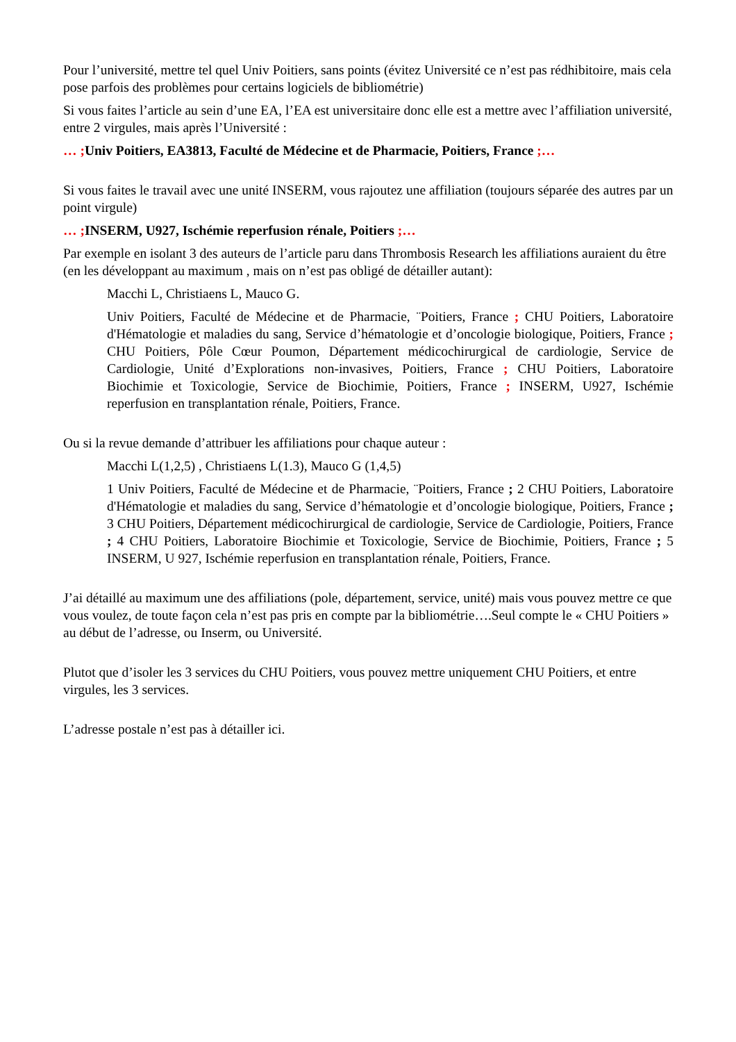Pour l’université, mettre tel quel Univ Poitiers, sans points (évitez Université ce n’est pas rédhibitoire, mais cela pose parfois des problèmes pour certains logiciels de bibliométrie)
Si vous faites l’article au sein d’une EA, l’EA est universitaire donc elle est a mettre avec l’affiliation université, entre 2 virgules, mais après l’Université :
… ; Univ Poitiers, EA3813, Faculté de Médecine et de Pharmacie, Poitiers, France ;…
Si vous faites le travail avec une unité INSERM, vous rajoutez une affiliation (toujours séparée des autres par un point virgule)
… ; INSERM, U927, Ischémie reperfusion rénale, Poitiers ;…
Par exemple en isolant 3 des auteurs de l’article paru dans Thrombosis Research les affiliations auraient du être (en les développant au maximum , mais on n’est pas obligé de détailler autant):
Macchi L, Christiaens L, Mauco G.
Univ Poitiers, Faculté de Médecine et de Pharmacie, ¨Poitiers, France ; CHU Poitiers, Laboratoire d'Hématologie et maladies du sang, Service d’hématologie et d’oncologie biologique, Poitiers, France ; CHU Poitiers, Pôle Cœur Poumon, Département médicochirurgical de cardiologie, Service de Cardiologie, Unité d’Explorations non-invasives, Poitiers, France ; CHU Poitiers, Laboratoire Biochimie et Toxicologie, Service de Biochimie, Poitiers, France ; INSERM, U927, Ischémie reperfusion en transplantation rénale, Poitiers, France.
Ou si la revue demande d’attribuer les affiliations pour chaque auteur :
Macchi L(1,2,5) , Christiaens L(1.3), Mauco G (1,4,5)
1 Univ Poitiers, Faculté de Médecine et de Pharmacie, ¨Poitiers, France ; 2 CHU Poitiers, Laboratoire d'Hématologie et maladies du sang, Service d’hématologie et d’oncologie biologique, Poitiers, France ; 3 CHU Poitiers, Département médicochirurgical de cardiologie, Service de Cardiologie, Poitiers, France ; 4 CHU Poitiers, Laboratoire Biochimie et Toxicologie, Service de Biochimie, Poitiers, France ; 5 INSERM, U 927, Ischémie reperfusion en transplantation rénale, Poitiers, France.
J’ai détaillé au maximum une des affiliations (pole, département, service, unité) mais vous pouvez mettre ce que vous voulez, de toute façon cela n’est pas pris en compte par la bibliométrie….Seul compte le « CHU Poitiers » au début de l’adresse, ou Inserm, ou Université.
Plutot que d’isoler les 3 services du CHU Poitiers, vous pouvez mettre uniquement CHU Poitiers, et entre virgules, les 3 services.
L’adresse postale n’est pas à détailler ici.